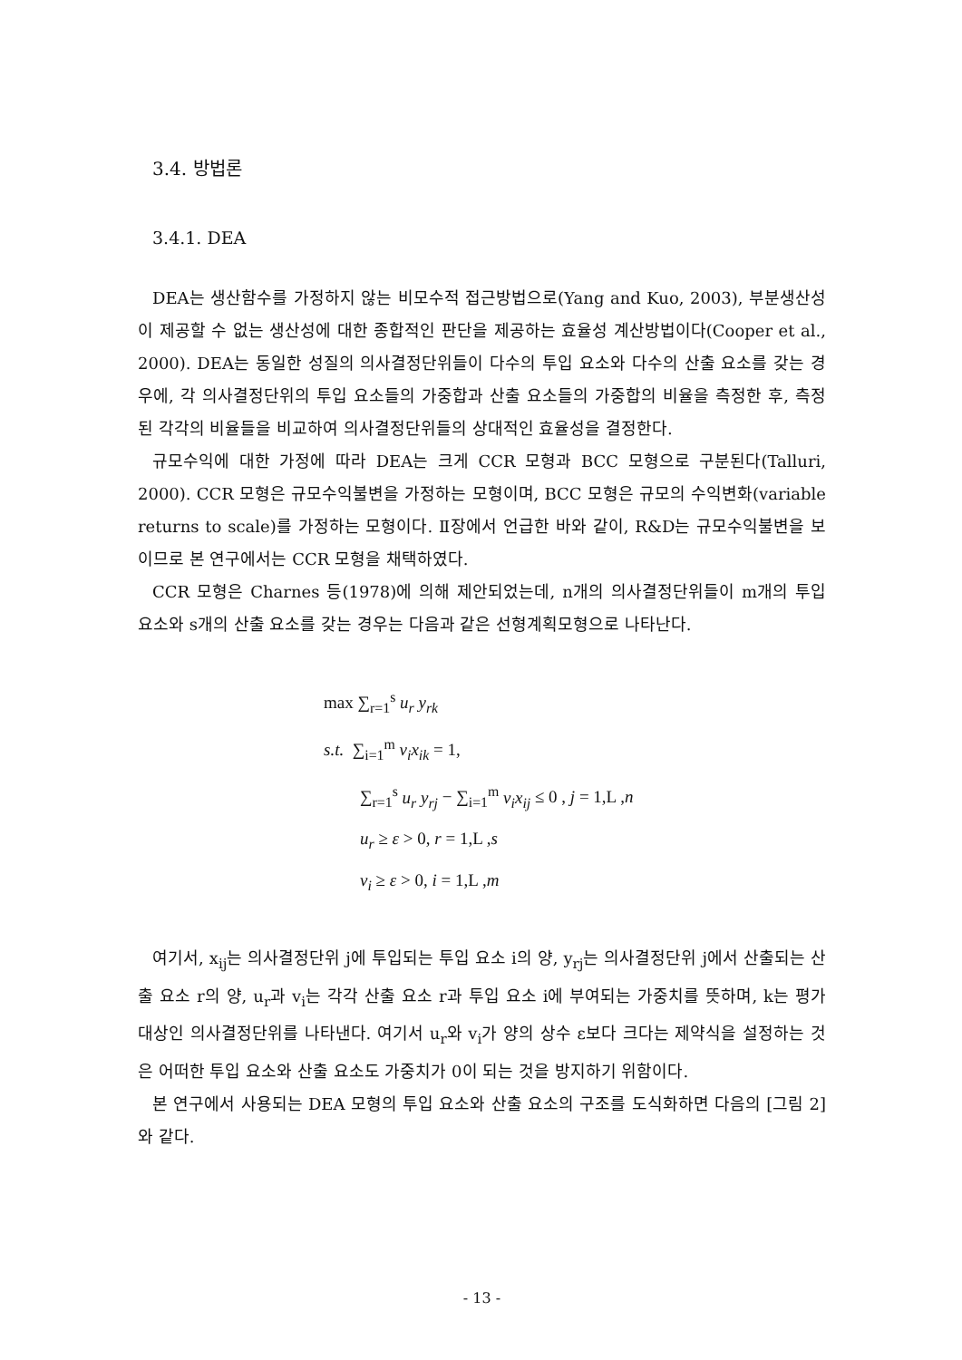3.4. 방법론
3.4.1. DEA
DEA는 생산함수를 가정하지 않는 비모수적 접근방법으로(Yang and Kuo, 2003), 부분생산성이 제공할 수 없는 생산성에 대한 종합적인 판단을 제공하는 효율성 계산방법이다(Cooper et al., 2000). DEA는 동일한 성질의 의사결정단위들이 다수의 투입 요소와 다수의 산출 요소를 갖는 경우에, 각 의사결정단위의 투입 요소들의 가중합과 산출 요소들의 가중합의 비율을 측정한 후, 측정된 각각의 비율들을 비교하여 의사결정단위들의 상대적인 효율성을 결정한다.
규모수익에 대한 가정에 따라 DEA는 크게 CCR 모형과 BCC 모형으로 구분된다(Talluri, 2000). CCR 모형은 규모수익불변을 가정하는 모형이며, BCC 모형은 규모의 수익변화(variable returns to scale)를 가정하는 모형이다. Ⅱ장에서 언급한 바와 같이, R&D는 규모수익불변을 보이므로 본 연구에서는 CCR 모형을 채택하였다.
CCR 모형은 Charnes 등(1978)에 의해 제안되었는데, n개의 의사결정단위들이 m개의 투입 요소와 s개의 산출 요소를 갖는 경우는 다음과 같은 선형계획모형으로 나타난다.
max ∑<sub>r=1</sub><sup>s</sup> u<sub>r</sub> y<sub>rk</sub>
s.t. ∑<sub>i=1</sub><sup>m</sup> v<sub>i</sub>x<sub>ik</sub> = 1,
∑<sub>r=1</sub><sup>s</sup> u<sub>r</sub> y<sub>rj</sub> − ∑<sub>i=1</sub><sup>m</sup> v<sub>i</sub>x<sub>ij</sub> ≤ 0 , j = 1,L ,n
u<sub>r</sub> ≥ ε > 0, r = 1,L ,s
v<sub>i</sub> ≥ ε > 0, i = 1,L ,m
여기서, x<sub>ij</sub>는 의사결정단위 j에 투입되는 투입 요소 i의 양, y<sub>rj</sub>는 의사결정단위 j에서 산출되는 산출 요소 r의 양, u<sub>r</sub>과 v<sub>i</sub>는 각각 산출 요소 r과 투입 요소 i에 부여되는 가중치를 뜻하며, k는 평가 대상인 의사결정단위를 나타낸다. 여기서 u<sub>r</sub>와 v<sub>i</sub>가 양의 상수 ε보다 크다는 제약식을 설정하는 것은 어떠한 투입 요소와 산출 요소도 가중치가 0이 되는 것을 방지하기 위함이다.
본 연구에서 사용되는 DEA 모형의 투입 요소와 산출 요소의 구조를 도식화하면 다음의 [그림 2]와 같다.
- 13 -